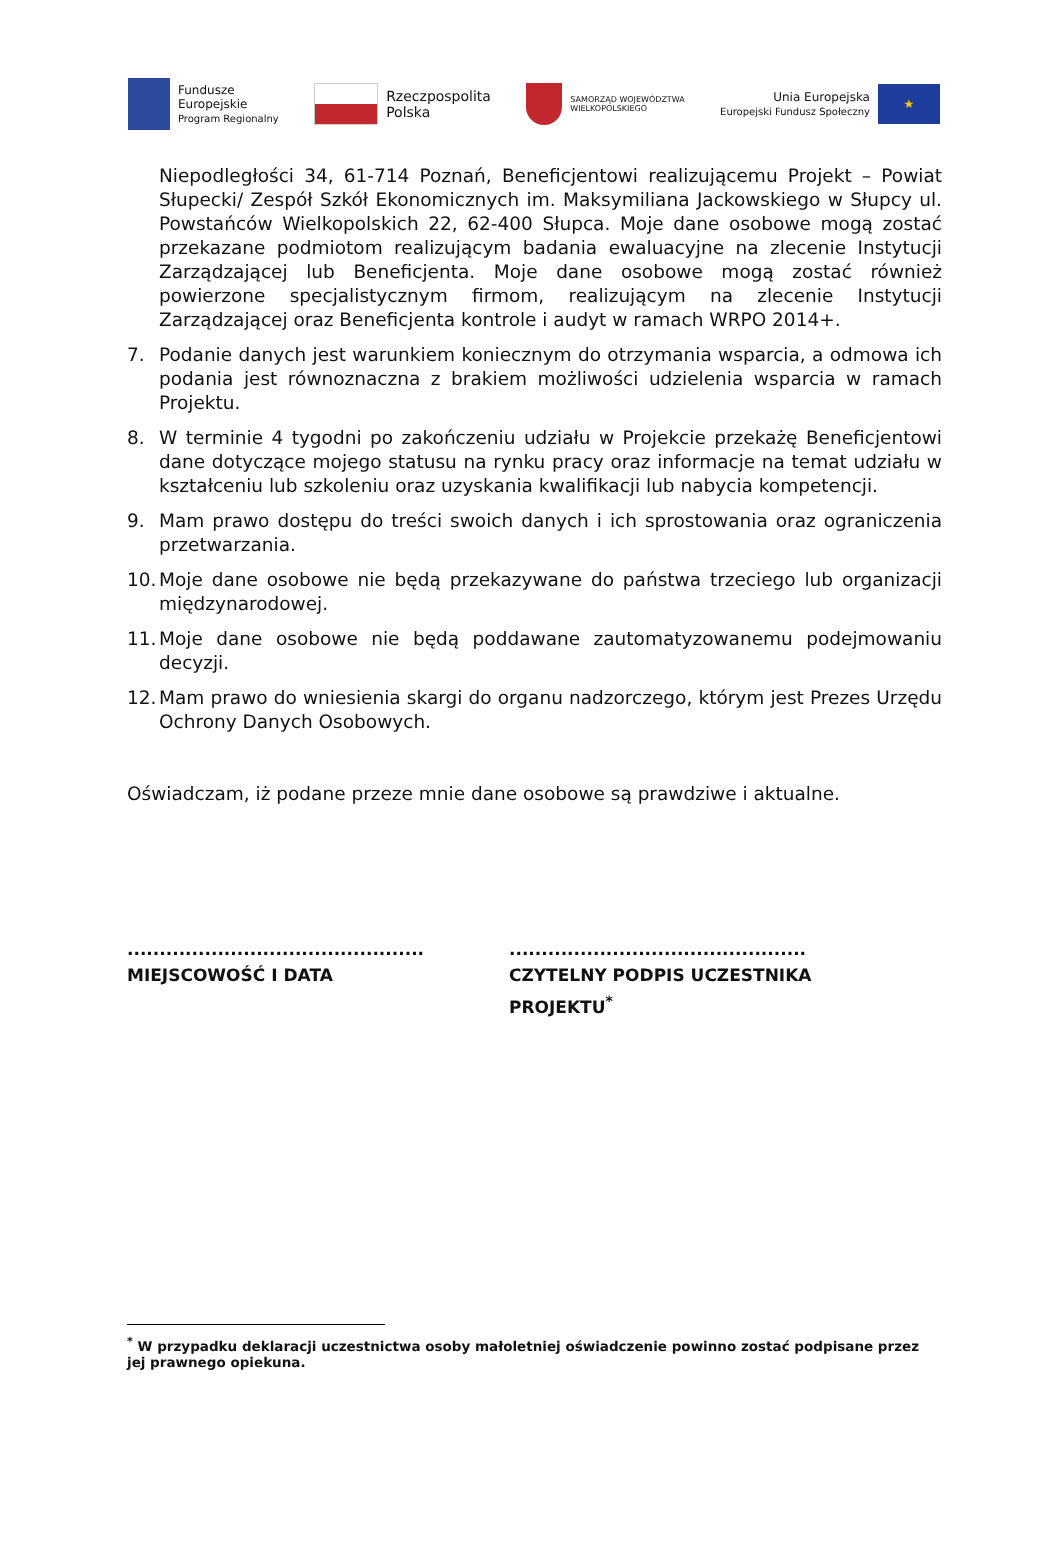Fundusze
Europejskie
Program Regionalny
Rzeczpospolita
Polska
SAMORZĄD WOJEWÓDZTWA
WIELKOPOLSKIEGO
Unia Europejska
Europejski Fundusz Społeczny
★
Niepodległości 34, 61-714 Poznań, Beneficjentowi realizującemu Projekt – Powiat Słupecki/ Zespół Szkół Ekonomicznych im. Maksymiliana Jackowskiego w Słupcy ul. Powstańców Wielkopolskich 22, 62-400 Słupca. Moje dane osobowe mogą zostać przekazane podmiotom realizującym badania ewaluacyjne na zlecenie Instytucji Zarządzającej lub Beneficjenta. Moje dane osobowe mogą zostać również powierzone specjalistycznym firmom, realizującym na zlecenie Instytucji Zarządzającej oraz Beneficjenta kontrole i audyt w ramach WRPO 2014+.
7. Podanie danych jest warunkiem koniecznym do otrzymania wsparcia, a odmowa ich podania jest równoznaczna z brakiem możliwości udzielenia wsparcia w ramach Projektu.
8. W terminie 4 tygodni po zakończeniu udziału w Projekcie przekażę Beneficjentowi dane dotyczące mojego statusu na rynku pracy oraz informacje na temat udziału w kształceniu lub szkoleniu oraz uzyskania kwalifikacji lub nabycia kompetencji.
9. Mam prawo dostępu do treści swoich danych i ich sprostowania oraz ograniczenia przetwarzania.
10.
Moje dane osobowe nie będą przekazywane do państwa trzeciego lub organizacji międzynarodowej.
11.
Moje dane osobowe nie będą poddawane zautomatyzowanemu podejmowaniu decyzji.
12.
Mam prawo do wniesienia skargi do organu nadzorczego, którym jest Prezes Urzędu Ochrony Danych Osobowych.
Oświadczam, iż podane przeze mnie dane osobowe są prawdziwe i aktualne.
..............................................
MIEJSCOWOŚĆ I DATA
..............................................
CZYTELNY PODPIS UCZESTNIKA
PROJEKTU<sup>*</sup>
<sup>*</sup> W przypadku deklaracji uczestnictwa osoby małoletniej oświadczenie powinno zostać podpisane przez jej prawnego opiekuna.